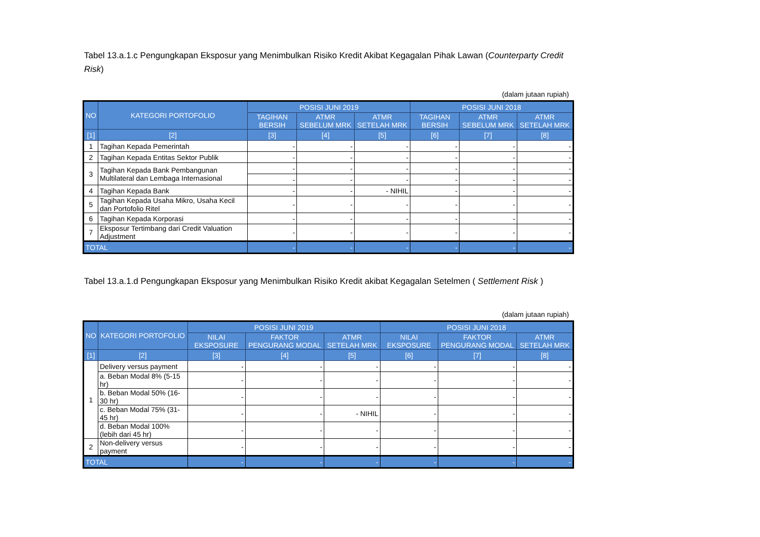Tabel 13.a.1.c Pengungkapan Eksposur yang Menimbulkan Risiko Kredit Akibat Kegagalan Pihak Lawan (Counterparty Credit Risk)
(dalam jutaan rupiah)
| NO | KATEGORI PORTOFOLIO | POSISI JUNI 2019 | | | POSISI JUNI 2018 | | |
| --- | --- | --- | --- | --- | --- | --- | --- |
| | | TAGIHAN BERSIH | ATMR SEBELUM MRK | ATMR SETELAH MRK | TAGIHAN BERSIH | ATMR SEBELUM MRK | ATMR SETELAH MRK |
| [1] | [2] | [3] | [4] | [5] | [6] | [7] | [8] |
| 1 | Tagihan Kepada Pemerintah | - | - | - | - | - | - |
| 2 | Tagihan Kepada Entitas Sektor Publik | - | - | - | - | - | - |
| 3 | Tagihan Kepada Bank Pembangunan Multilateral dan Lembaga Internasional | - | - | - | - | - | - |
| | | - | - | - | - | - | - |
| 4 | Tagihan Kepada Bank | - | - | - NIHIL | - | - | - |
| 5 | Tagihan Kepada Usaha Mikro, Usaha Kecil dan Portofolio Ritel | - | - | - | - | - | - |
| 6 | Tagihan Kepada Korporasi | - | - | - | - | - | - |
| 7 | Eksposur Tertimbang dari Credit Valuation Adjustment | - | - | - | - | - | - |
| TOTAL | | - | - | - | - | - | - |
Tabel 13.a.1.d Pengungkapan Eksposur yang Menimbulkan Risiko Kredit akibat Kegagalan Setelmen ( Settlement Risk )
(dalam jutaan rupiah)
| NO | KATEGORI PORTOFOLIO | POSISI JUNI 2019 | | | POSISI JUNI 2018 | | |
| --- | --- | --- | --- | --- | --- | --- | --- |
| | | NILAI EKSPOSURE | FAKTOR PENGURANG MODAL | ATMR SETELAH MRK | NILAI EKSPOSURE | FAKTOR PENGURANG MODAL | ATMR SETELAH MRK |
| [1] | [2] | [3] | [4] | [5] | [6] | [7] | [8] |
| 1 | Delivery versus payment | - | - | - | - | - | - |
| | a. Beban Modal 8% (5-15 hr) | - | - | - | - | - | - |
| | b. Beban Modal 50% (16-30 hr) | - | - | - | - | - | - |
| | c. Beban Modal 75% (31-45 hr) | - | - | - NIHIL | - | - | - |
| | d. Beban Modal 100% (lebih dari 45 hr) | - | - | - | - | - | - |
| 2 | Non-delivery versus payment | - | - | - | - | - | - |
| TOTAL | | - | - | - | - | - | - |